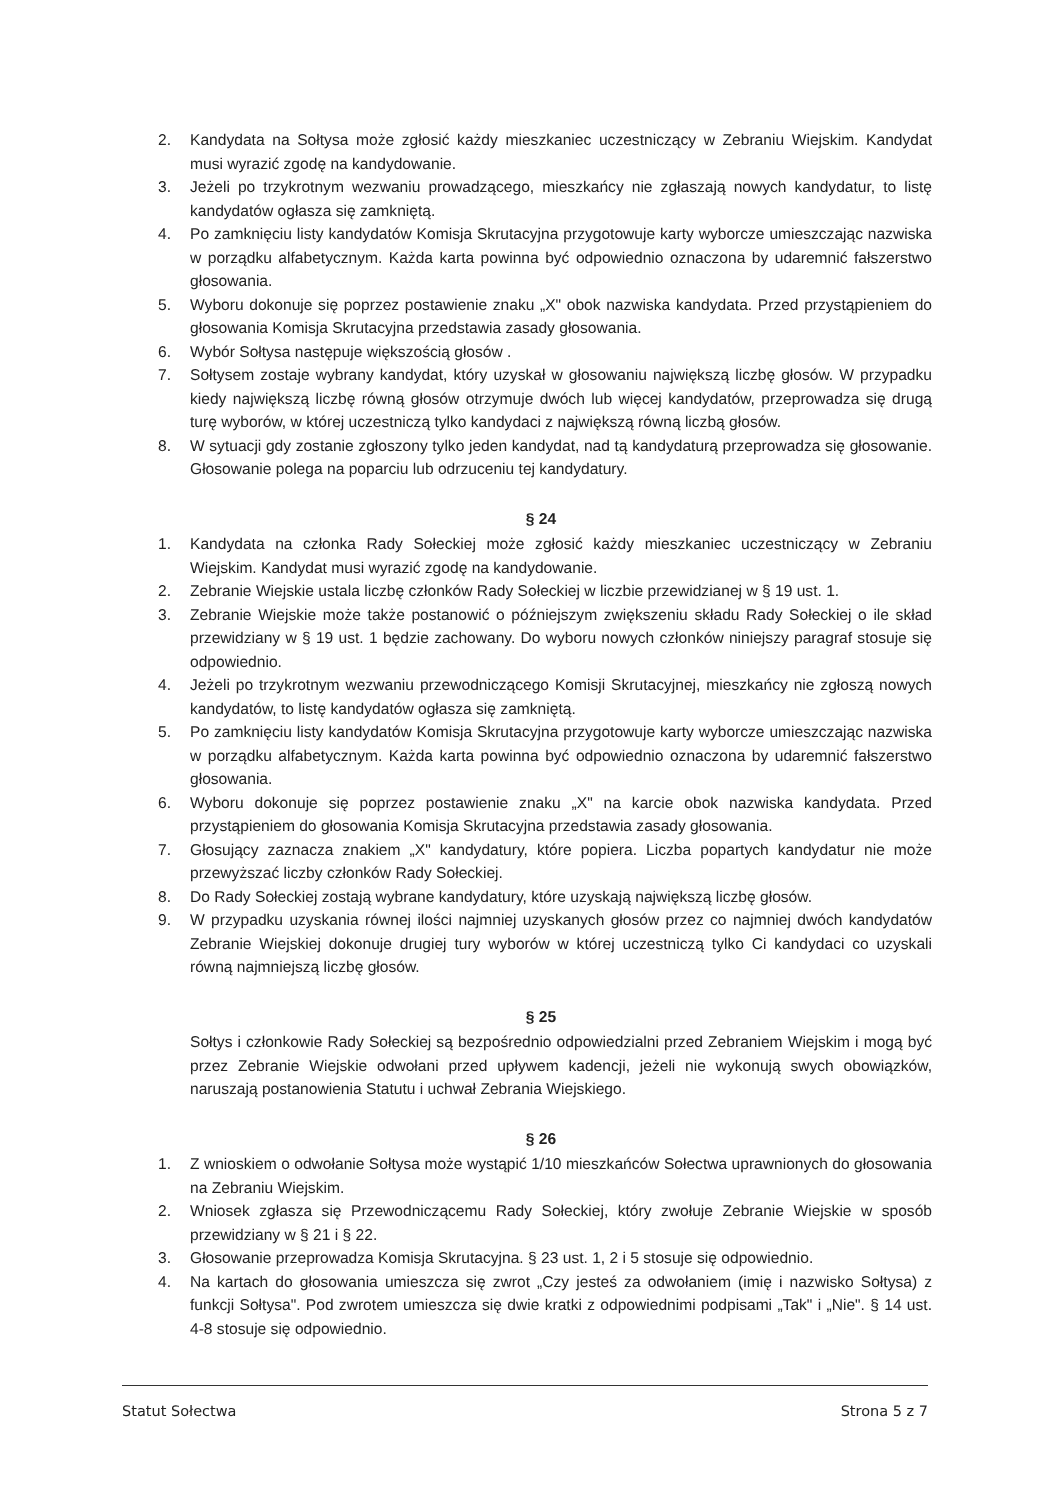2. Kandydata na Sołtysa może zgłosić każdy mieszkaniec uczestniczący w Zebraniu Wiejskim. Kandydat musi wyrazić zgodę na kandydowanie.
3. Jeżeli po trzykrotnym wezwaniu prowadzącego, mieszkańcy nie zgłaszają nowych kandydatur, to listę kandydatów ogłasza się zamkniętą.
4. Po zamknięciu listy kandydatów Komisja Skrutacyjna przygotowuje karty wyborcze umieszczając nazwiska w porządku alfabetycznym. Każda karta powinna być odpowiednio oznaczona by udaremnić fałszerstwo głosowania.
5. Wyboru dokonuje się poprzez postawienie znaku „X" obok nazwiska kandydata. Przed przystąpieniem do głosowania Komisja Skrutacyjna przedstawia zasady głosowania.
6. Wybór Sołtysa następuje większością głosów .
7. Sołtysem zostaje wybrany kandydat, który uzyskał w głosowaniu największą liczbę głosów. W przypadku kiedy największą liczbę równą głosów otrzymuje dwóch lub więcej kandydatów, przeprowadza się drugą turę wyborów, w której uczestniczą tylko kandydaci z największą równą liczbą głosów.
8. W sytuacji gdy zostanie zgłoszony tylko jeden kandydat, nad tą kandydaturą przeprowadza się głosowanie. Głosowanie polega na poparciu lub odrzuceniu tej kandydatury.
§ 24
1. Kandydata na członka Rady Sołeckiej może zgłosić każdy mieszkaniec uczestniczący w Zebraniu Wiejskim. Kandydat musi wyrazić zgodę na kandydowanie.
2. Zebranie Wiejskie ustala liczbę członków Rady Sołeckiej w liczbie przewidzianej w § 19 ust. 1.
3. Zebranie Wiejskie może także postanowić o późniejszym zwiększeniu składu Rady Sołeckiej o ile skład przewidziany w § 19 ust. 1 będzie zachowany. Do wyboru nowych członków niniejszy paragraf stosuje się odpowiednio.
4. Jeżeli po trzykrotnym wezwaniu przewodniczącego Komisji Skrutacyjnej, mieszkańcy nie zgłoszą nowych kandydatów, to listę kandydatów ogłasza się zamkniętą.
5. Po zamknięciu listy kandydatów Komisja Skrutacyjna przygotowuje karty wyborcze umieszczając nazwiska w porządku alfabetycznym. Każda karta powinna być odpowiednio oznaczona by udaremnić fałszerstwo głosowania.
6. Wyboru dokonuje się poprzez postawienie znaku „X" na karcie obok nazwiska kandydata. Przed przystąpieniem do głosowania Komisja Skrutacyjna przedstawia zasady głosowania.
7. Głosujący zaznacza znakiem „X" kandydatury, które popiera. Liczba popartych kandydatur nie może przewyższać liczby członków Rady Sołeckiej.
8. Do Rady Sołeckiej zostają wybrane kandydatury, które uzyskają największą liczbę głosów.
9. W przypadku uzyskania równej ilości najmniej uzyskanych głosów przez co najmniej dwóch kandydatów Zebranie Wiejskiej dokonuje drugiej tury wyborów w której uczestniczą tylko Ci kandydaci co uzyskali równą najmniejszą liczbę głosów.
§ 25
Sołtys i członkowie Rady Sołeckiej są bezpośrednio odpowiedzialni przed Zebraniem Wiejskim i mogą być przez Zebranie Wiejskie odwołani przed upływem kadencji, jeżeli nie wykonują swych obowiązków, naruszają postanowienia Statutu i uchwał Zebrania Wiejskiego.
§ 26
1. Z wnioskiem o odwołanie Sołtysa może wystąpić 1/10 mieszkańców Sołectwa uprawnionych do głosowania na Zebraniu Wiejskim.
2. Wniosek zgłasza się Przewodniczącemu Rady Sołeckiej, który zwołuje Zebranie Wiejskie w sposób przewidziany w § 21 i § 22.
3. Głosowanie przeprowadza Komisja Skrutacyjna. § 23 ust. 1, 2 i 5 stosuje się odpowiednio.
4. Na kartach do głosowania umieszcza się zwrot „Czy jesteś za odwołaniem (imię i nazwisko Sołtysa) z funkcji Sołtysa". Pod zwrotem umieszcza się dwie kratki z odpowiednimi podpisami „Tak" i „Nie". § 14 ust. 4-8 stosuje się odpowiednio.
Statut Sołectwa Strona 5 z 7